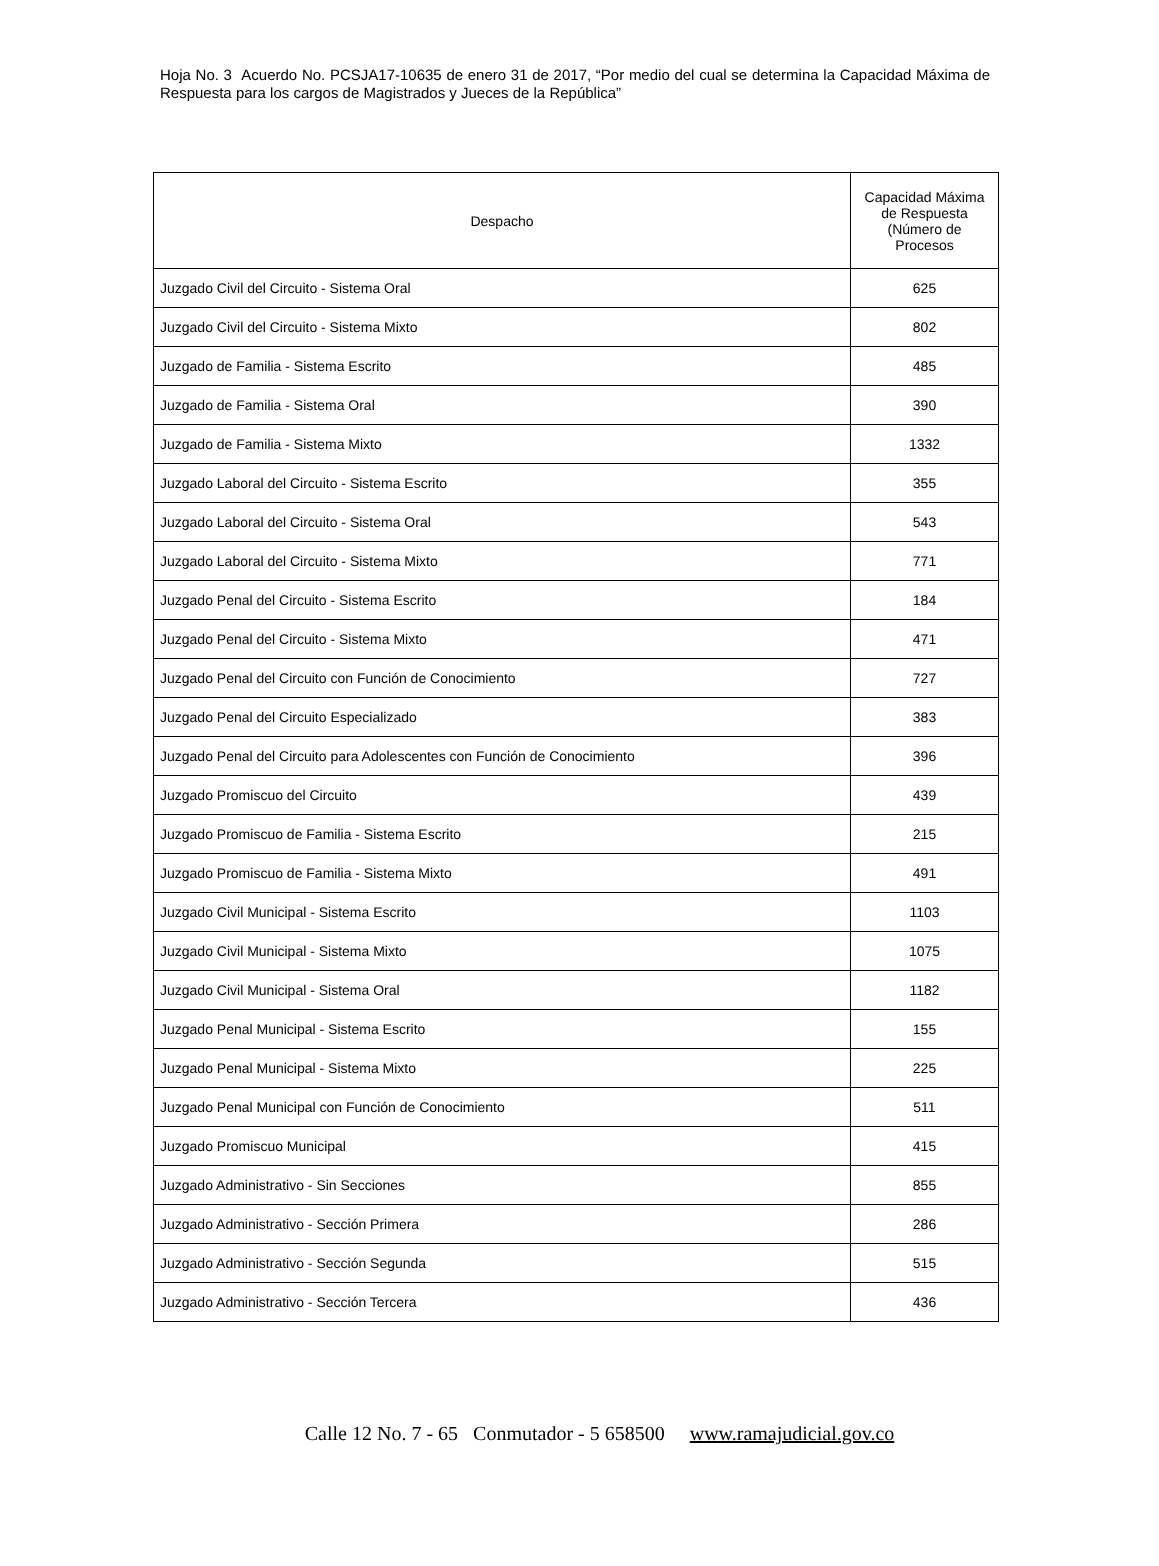Hoja No. 3 Acuerdo No. PCSJA17-10635 de enero 31 de 2017, “Por medio del cual se determina la Capacidad Máxima de Respuesta para los cargos de Magistrados y Jueces de la República”
| Despacho | Capacidad Máxima de Respuesta (Número de Procesos |
| --- | --- |
| Juzgado Civil del Circuito - Sistema Oral | 625 |
| Juzgado Civil del Circuito - Sistema Mixto | 802 |
| Juzgado de Familia - Sistema Escrito | 485 |
| Juzgado de Familia - Sistema Oral | 390 |
| Juzgado de Familia - Sistema Mixto | 1332 |
| Juzgado Laboral del Circuito - Sistema Escrito | 355 |
| Juzgado Laboral del Circuito - Sistema Oral | 543 |
| Juzgado Laboral del Circuito - Sistema Mixto | 771 |
| Juzgado Penal del Circuito - Sistema Escrito | 184 |
| Juzgado Penal del Circuito - Sistema Mixto | 471 |
| Juzgado Penal del Circuito con Función de Conocimiento | 727 |
| Juzgado Penal del Circuito Especializado | 383 |
| Juzgado Penal del Circuito para Adolescentes con Función de Conocimiento | 396 |
| Juzgado Promiscuo del Circuito | 439 |
| Juzgado Promiscuo de Familia - Sistema Escrito | 215 |
| Juzgado Promiscuo de Familia - Sistema Mixto | 491 |
| Juzgado Civil Municipal - Sistema Escrito | 1103 |
| Juzgado Civil Municipal - Sistema Mixto | 1075 |
| Juzgado Civil Municipal - Sistema Oral | 1182 |
| Juzgado Penal Municipal - Sistema Escrito | 155 |
| Juzgado Penal Municipal - Sistema Mixto | 225 |
| Juzgado Penal Municipal con Función de Conocimiento | 511 |
| Juzgado Promiscuo Municipal | 415 |
| Juzgado Administrativo - Sin Secciones | 855 |
| Juzgado Administrativo - Sección Primera | 286 |
| Juzgado Administrativo - Sección Segunda | 515 |
| Juzgado Administrativo - Sección Tercera | 436 |
Calle 12 No. 7 - 65 Conmutador - 5 658500 www.ramajudicial.gov.co